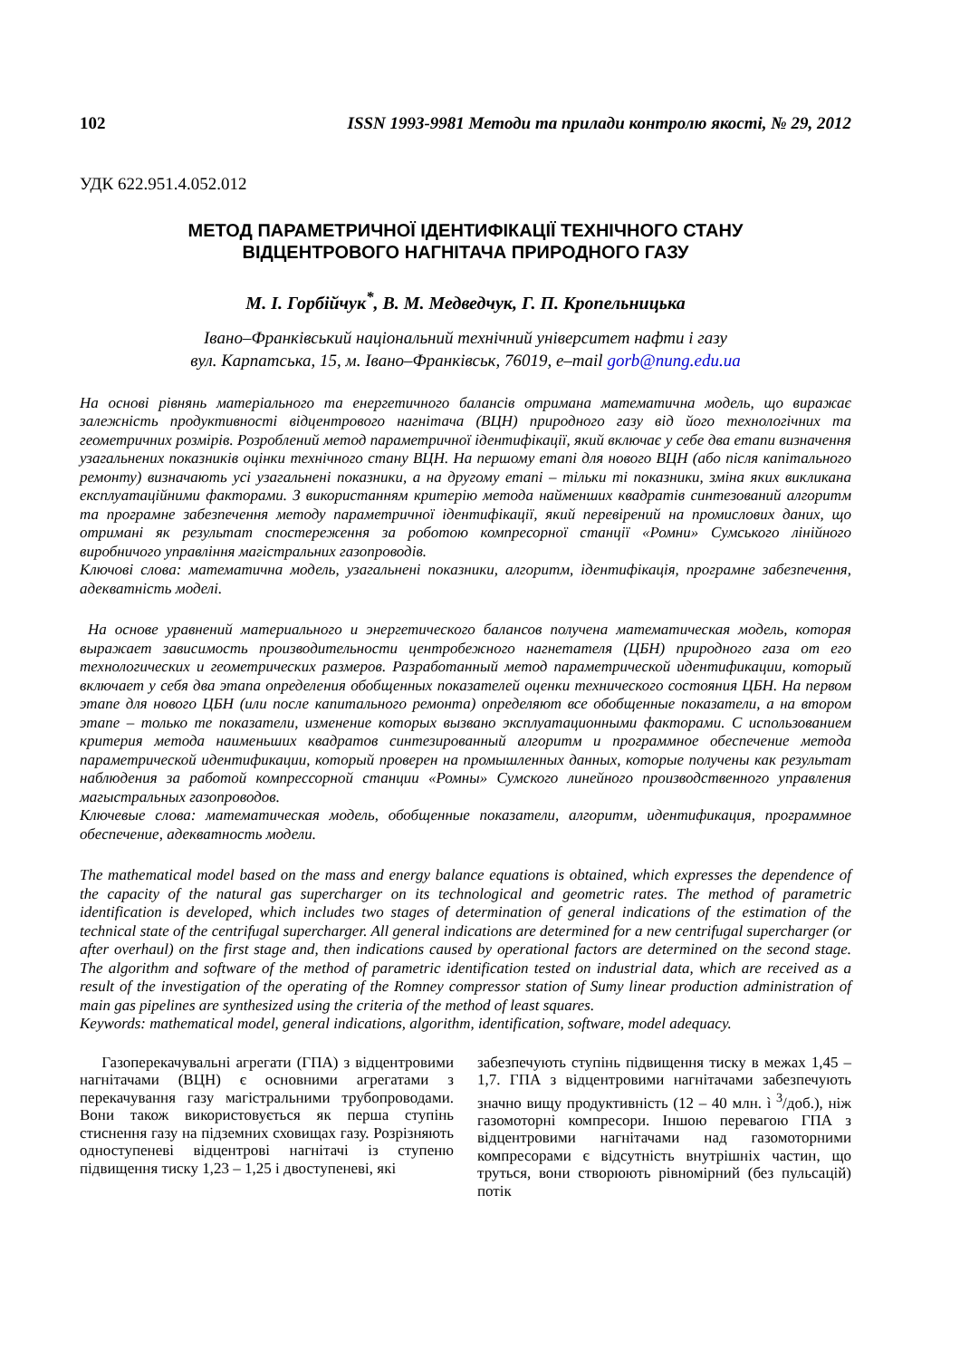102 ISSN 1993-9981 Методи та прилади контролю якості, № 29, 2012
УДК 622.951.4.052.012
МЕТОД ПАРАМЕТРИЧНОЇ ІДЕНТИФІКАЦІЇ ТЕХНІЧНОГО СТАНУ
ВІДЦЕНТРОВОГО НАГНІТАЧА ПРИРОДНОГО ГАЗУ
М. І. Горбійчук<sup>*</sup>, В. М. Медведчук, Г. П. Кропельницька
Івано–Франківський національний технічний університет нафти і газу
вул. Карпатська, 15, м. Івано–Франківськ, 76019, е–mail gorb@nung.edu.ua
На основі рівнянь матеріального та енергетичного балансів отримана математична модель, що виражає залежність продуктивності відцентрового нагнітача (ВЦН) природного газу від його технологічних та геометричних розмірів. Розроблений метод параметричної ідентифікації, який включає у себе два етапи визначення узагальнених показників оцінки технічного стану ВЦН. На першому етапі для нового ВЦН (або після капітального ремонту) визначають усі узагальнені показники, а на другому етапі – тільки ті показники, зміна яких викликана експлуатаційними факторами. З використанням критерію метода найменших квадратів синтезований алгоритм та програмне забезпечення методу параметричної ідентифікації, який перевірений на промислових даних, що отримані як результат спостереження за роботою компресорної станції «Ромни» Сумського лінійного виробничого управління магістральних газопроводів.
Ключові слова: математична модель, узагальнені показники, алгоритм, ідентифікація, програмне забезпечення, адекватність моделі.
На основе уравнений материального и энергетического балансов получена математическая модель, которая выражает зависимость производительности центробежного нагнетателя (ЦБН) природного газа от его технологических и геометрических размеров. Разработанный метод параметрической идентификации, который включает у себя два этапа определения обобщенных показателей оценки технического состояния ЦБН. На первом этапе для нового ЦБН (или после капитального ремонта) определяют все обобщенные показатели, а на втором этапе – только те показатели, изменение которых вызвано эксплуатационными факторами. С использованием критерия метода наименьших квадратов синтезированный алгоритм и программное обеспечение метода параметрической идентификации, который проверен на промышленных данных, которые получены как результат наблюдения за работой компрессорной станции «Ромны» Сумского линейного производственного управления магыстральных газопроводов.
Ключевые слова: математическая модель, обобщенные показатели, алгоритм, идентификация, программное обеспечение, адекватность модели.
The mathematical model based on the mass and energy balance equations is obtained, which expresses the dependence of the capacity of the natural gas supercharger on its technological and geometric rates. The method of parametric identification is developed, which includes two stages of determination of general indications of the estimation of the technical state of the centrifugal supercharger. All general indications are determined for a new centrifugal supercharger (or after overhaul) on the first stage and, then indications caused by operational factors are determined on the second stage. The algorithm and software of the method of parametric identification tested on industrial data, which are received as a result of the investigation of the operating of the Romney compressor station of Sumy linear production administration of main gas pipelines are synthesized using the criteria of the method of least squares.
Keywords: mathematical model, general indications, algorithm, identification, software, model adequacy.
Газоперекачувальні агрегати (ГПА) з відцентровими нагнітачами (ВЦН) є основними агрегатами з перекачування газу магістральними трубопроводами. Вони також використовується як перша ступінь стиснення газу на підземних сховищах газу. Розрізняють одноступеневі відцентрові нагнітачі із ступеню підвищення тиску 1,23 – 1,25 і двоступеневі, які
забезпечують ступінь підвищення тиску в межах 1,45 – 1,7. ГПА з відцентровими нагнітачами забезпечують значно вищу продуктивність (12 – 40 млн. ì <sup>3</sup>/доб.), ніж газомоторні компресори. Іншою перевагою ГПА з відцентровими нагнітачами над газомоторними компресорами є відсутність внутрішніх частин, що труться, вони створюють рівномірний (без пульсацій) потік